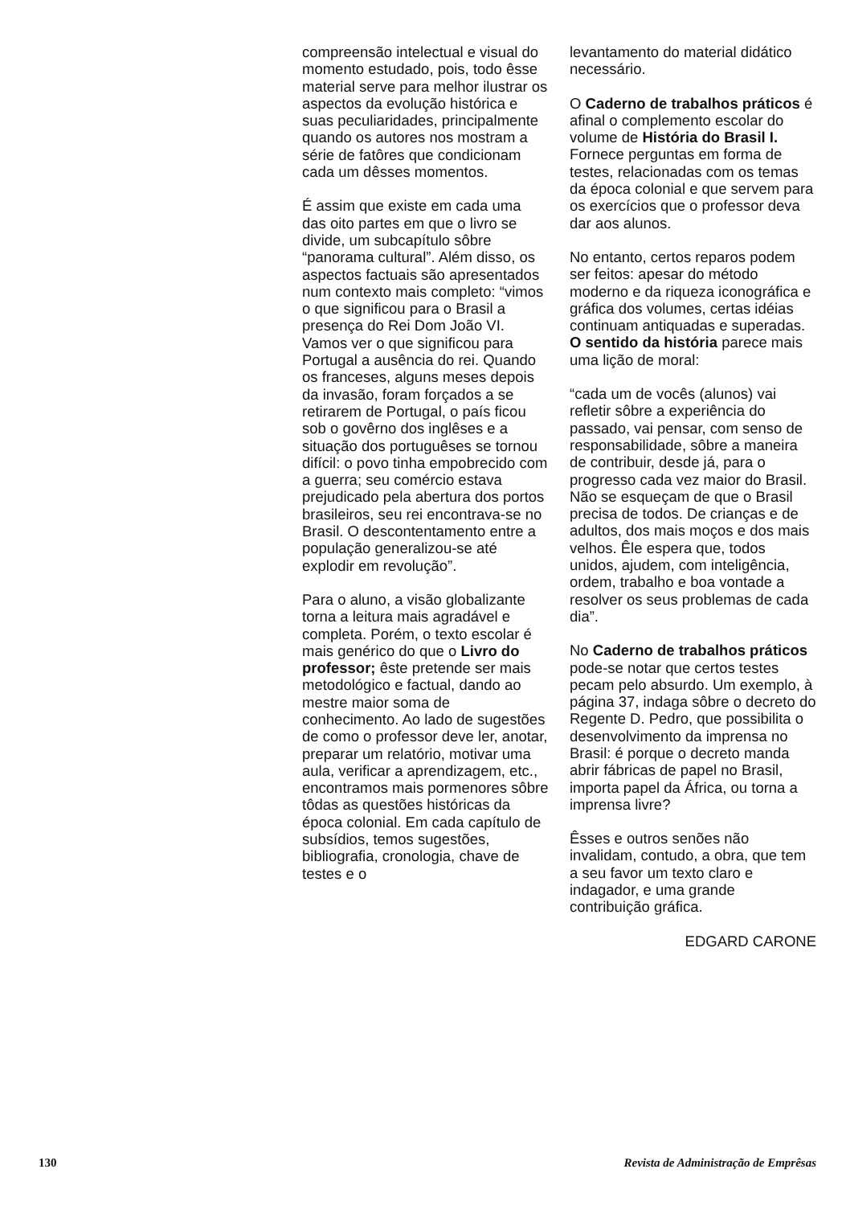compreensão intelectual e visual do momento estudado, pois, todo êsse material serve para melhor ilustrar os aspectos da evolução histórica e suas peculiaridades, principalmente quando os autores nos mostram a série de fatôres que condicionam cada um dêsses momentos.
É assim que existe em cada uma das oito partes em que o livro se divide, um subcapítulo sôbre “panorama cultural”. Além disso, os aspectos factuais são apresentados num contexto mais completo: “vimos o que significou para o Brasil a presença do Rei Dom João VI. Vamos ver o que significou para Portugal a ausência do rei. Quando os franceses, alguns meses depois da invasão, foram forçados a se retirarem de Portugal, o país ficou sob o govêrno dos inglêses e a situação dos portuguêses se tornou difícil: o povo tinha empobrecido com a guerra; seu comércio estava prejudicado pela abertura dos portos brasileiros, seu rei encontrava-se no Brasil. O descontentamento entre a população generalizou-se até explodir em revolução”.
Para o aluno, a visão globalizante torna a leitura mais agradável e completa. Porém, o texto escolar é mais genérico do que o Livro do professor; êste pretende ser mais metodológico e factual, dando ao mestre maior soma de conhecimento. Ao lado de sugestões de como o professor deve ler, anotar, preparar um relatório, motivar uma aula, verificar a aprendizagem, etc., encontramos mais pormenores sôbre tôdas as questões históricas da época colonial. Em cada capítulo de subsídios, temos sugestões, bibliografia, cronologia, chave de testes e o
levantamento do material didático necessário.
O Caderno de trabalhos práticos é afinal o complemento escolar do volume de História do Brasil I. Fornece perguntas em forma de testes, relacionadas com os temas da época colonial e que servem para os exercícios que o professor deva dar aos alunos.
No entanto, certos reparos podem ser feitos: apesar do método moderno e da riqueza iconográfica e gráfica dos volumes, certas idéias continuam antiquadas e superadas. O sentido da história parece mais uma lição de moral:
“cada um de vocês (alunos) vai refletir sôbre a experiência do passado, vai pensar, com senso de responsabilidade, sôbre a maneira de contribuir, desde já, para o progresso cada vez maior do Brasil. Não se esqueçam de que o Brasil precisa de todos. De crianças e de adultos, dos mais moços e dos mais velhos. Êle espera que, todos unidos, ajudem, com inteligência, ordem, trabalho e boa vontade a resolver os seus problemas de cada dia”.
No Caderno de trabalhos práticos pode-se notar que certos testes pecam pelo absurdo. Um exemplo, à página 37, indaga sôbre o decreto do Regente D. Pedro, que possibilita o desenvolvimento da imprensa no Brasil: é porque o decreto manda abrir fábricas de papel no Brasil, importa papel da África, ou torna a imprensa livre?
Êsses e outros senões não invalidam, contudo, a obra, que tem a seu favor um texto claro e indagador, e uma grande contribuição gráfica.
EDGARD CARONE
130 Revista de Administração de Emprêsas